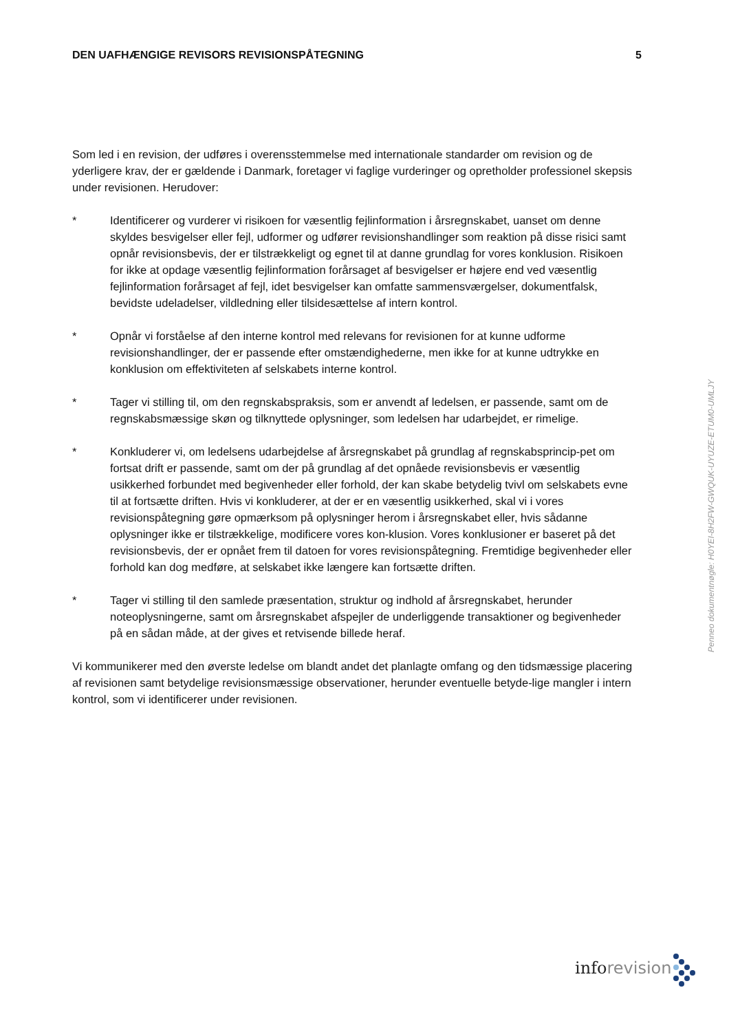DEN UAFHÆNGIGE REVISORS REVISIONSPÅTEGNING 5
Som led i en revision, der udføres i overensstemmelse med internationale standarder om revision og de yderligere krav, der er gældende i Danmark, foretager vi faglige vurderinger og opretholder professionel skepsis under revisionen. Herudover:
* Identificerer og vurderer vi risikoen for væsentlig fejlinformation i årsregnskabet, uanset om denne skyldes besvigelser eller fejl, udformer og udfører revisionshandlinger som reaktion på disse risici samt opnår revisionsbevis, der er tilstrækkeligt og egnet til at danne grundlag for vores konklusion. Risikoen for ikke at opdage væsentlig fejlinformation forårsaget af besvigelser er højere end ved væsentlig fejlinformation forårsaget af fejl, idet besvigelser kan omfatte sammensværgelser, dokumentfalsk, bevidste udeladelser, vildledning eller tilsidesættelse af intern kontrol.
* Opnår vi forståelse af den interne kontrol med relevans for revisionen for at kunne udforme revisionshandlinger, der er passende efter omstændighederne, men ikke for at kunne udtrykke en konklusion om effektiviteten af selskabets interne kontrol.
* Tager vi stilling til, om den regnskabspraksis, som er anvendt af ledelsen, er passende, samt om de regnskabsmæssige skøn og tilknyttede oplysninger, som ledelsen har udarbejdet, er rimelige.
* Konkluderer vi, om ledelsens udarbejdelse af årsregnskabet på grundlag af regnskabsprincip-pet om fortsat drift er passende, samt om der på grundlag af det opnåede revisionsbevis er væsentlig usikkerhed forbundet med begivenheder eller forhold, der kan skabe betydelig tvivl om selskabets evne til at fortsætte driften. Hvis vi konkluderer, at der er en væsentlig usikkerhed, skal vi i vores revisionspåtegning gøre opmærksom på oplysninger herom i årsregnskabet eller, hvis sådanne oplysninger ikke er tilstrækkelige, modificere vores kon-klusion. Vores konklusioner er baseret på det revisionsbevis, der er opnået frem til datoen for vores revisionspåtegning. Fremtidige begivenheder eller forhold kan dog medføre, at selskabet ikke længere kan fortsætte driften.
* Tager vi stilling til den samlede præsentation, struktur og indhold af årsregnskabet, herunder noteoplysningerne, samt om årsregnskabet afspejler de underliggende transaktioner og begivenheder på en sådan måde, at der gives et retvisende billede heraf.
Vi kommunikerer med den øverste ledelse om blandt andet det planlagte omfang og den tidsmæssige placering af revisionen samt betydelige revisionsmæssige observationer, herunder eventuelle betyde-lige mangler i intern kontrol, som vi identificerer under revisionen.
Penneo dokumentnøgle: H0YEI-8H2FW-GWQUK-UYUZE-ETUM0-UMLJY
info revision